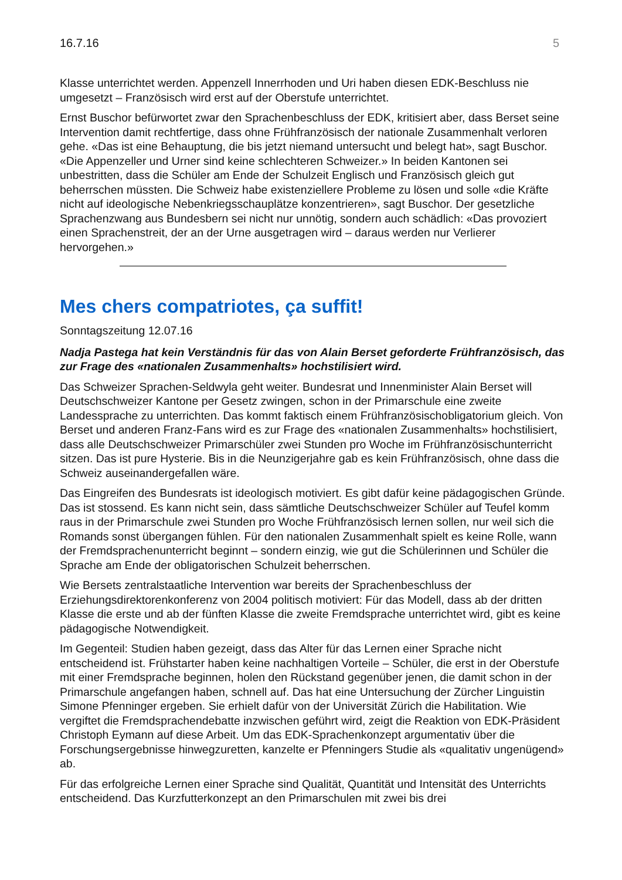16.7.16 5
Klasse unterrichtet werden. Appenzell Innerrhoden und Uri haben diesen EDK-Beschluss nie umgesetzt – Französisch wird erst auf der Oberstufe unterrichtet.
Ernst Buschor befürwortet zwar den Sprachenbeschluss der EDK, kritisiert aber, dass Berset seine Intervention damit rechtfertige, dass ohne Frühfranzösisch der nationale Zusammenhalt verloren gehe. «Das ist eine Behauptung, die bis jetzt niemand untersucht und belegt hat», sagt Buschor. «Die Appenzeller und Urner sind keine schlechteren Schweizer.» In beiden Kantonen sei unbestritten, dass die Schüler am Ende der Schulzeit Englisch und Französisch gleich gut beherrschen müssten. Die Schweiz habe existenziel­lere Probleme zu lösen und solle «die Kräfte nicht auf ideologische Nebenkriegsschau­plätze konzentrieren», sagt Buschor. Der gesetzliche Sprachenzwang aus Bundesbern sei nicht nur unnötig, sondern auch schädlich: «Das provoziert einen Sprachenstreit, der an der Urne ausgetragen wird – daraus werden nur Verlierer hervorgehen.»
Mes chers compatriotes, ça suffit!
Sonntagszeitung 12.07.16
Nadja Pastega hat kein Verständnis für das von Alain Berset geforderte Frühfranzösisch, das zur Frage des «nationalen Zusammenhalts» hochstilisiert wird.
Das Schweizer Sprachen-Seldwyla geht weiter. Bundesrat und Innenminister Alain Berset will Deutschschweizer Kantone per Gesetz zwingen, schon in der Primarschule eine zweite Landessprache zu unterrichten. Das kommt faktisch einem Frühfranzösischobliga­torium gleich. Von Berset und anderen Franz-Fans wird es zur Frage des «nationalen Zusammenhalts» hochstilisiert, dass alle Deutschschweizer Primarschüler zwei Stunden pro Woche im Frühfranzösischunterricht sitzen. Das ist pure Hysterie. Bis in die Neun­zigerjahre gab es kein Frühfranzösisch, ohne dass die Schweiz auseinandergefallen wäre.
Das Eingreifen des Bundesrats ist ideologisch motiviert. Es gibt dafür keine pädago­gischen Gründe. Das ist stossend. Es kann nicht sein, dass sämtliche Deutschschweizer Schüler auf Teufel komm raus in der Primarschule zwei Stunden pro Woche Frühfran­zösisch lernen sollen, nur weil sich die Romands sonst übergangen fühlen. Für den nationalen Zusammenhalt spielt es keine Rolle, wann der Fremdsprachenunterricht beginnt – sondern einzig, wie gut die Schülerinnen und Schüler die Sprache am Ende der obligatorischen Schulzeit beherrschen.
Wie Bersets zentralstaatliche Intervention war bereits der Sprachenbeschluss der Erziehungsdirektorenkonferenz von 2004 politisch motiviert: Für das Modell, dass ab der dritten Klasse die erste und ab der fünften Klasse die zweite Fremdsprache unterrichtet wird, gibt es keine pädagogische Notwendigkeit.
Im Gegenteil: Studien haben gezeigt, dass das Alter für das Lernen einer Sprache nicht entscheidend ist. Frühstarter haben keine nachhaltigen Vorteile – Schüler, die erst in der Oberstufe mit einer Fremdsprache beginnen, holen den Rückstand gegenüber jenen, die damit schon in der Primarschule angefangen haben, schnell auf. Das hat eine Untersu­chung der Zürcher Linguistin Simone Pfenninger ergeben. Sie erhielt dafür von der Universität Zürich die Habilitation. Wie vergiftet die Fremdsprachendebatte inzwischen geführt wird, zeigt die Reaktion von EDK-Präsident Christoph Eymann auf diese Arbeit. Um das EDK-Sprachenkonzept argumentativ über die Forschungsergebnisse hinwegzuretten, kanzelte er Pfenningers Studie als «qualitativ ungenügend» ab.
Für das erfolgreiche Lernen einer Sprache sind Qualität, Quantität und Intensität des Unterrichts entscheidend. Das Kurzfutterkonzept an den Primarschulen mit zwei bis drei